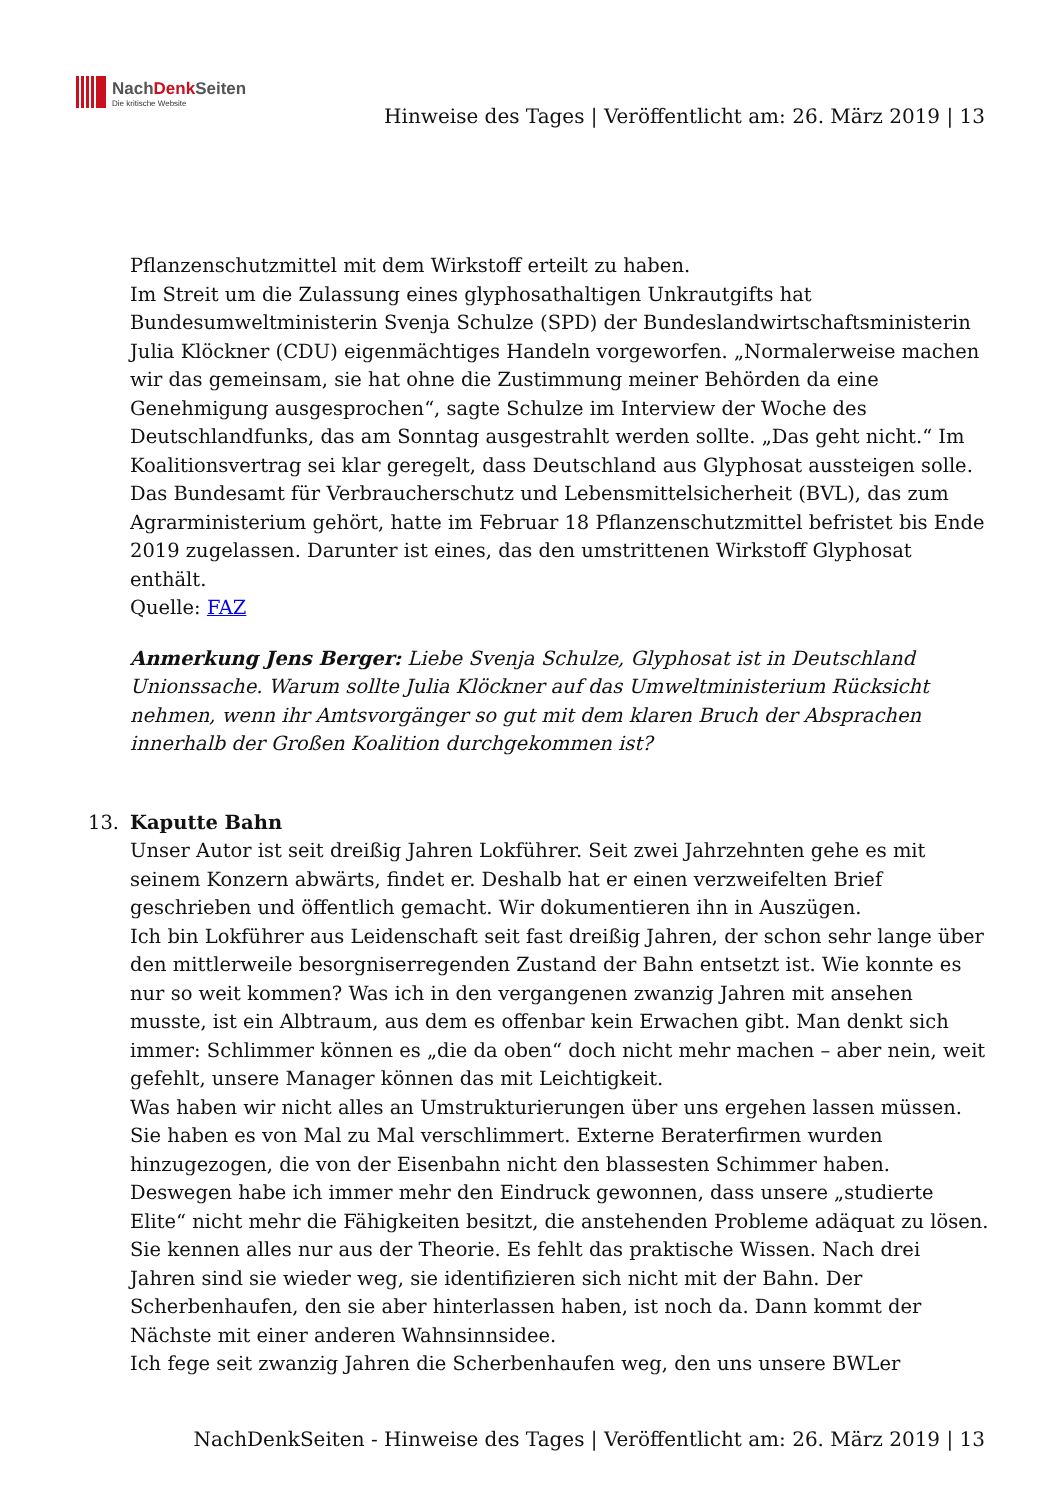NachDenk Seiten
Die kritische Website
Hinweise des Tages | Veröffentlicht am: 26. März 2019 | 13
Pflanzenschutzmittel mit dem Wirkstoff erteilt zu haben.
Im Streit um die Zulassung eines glyphosathaltigen Unkrautgifts hat Bundesumweltministerin Svenja Schulze (SPD) der Bundeslandwirtschaftsministerin Julia Klöckner (CDU) eigenmächtiges Handeln vorgeworfen. „Normalerweise machen wir das gemeinsam, sie hat ohne die Zustimmung meiner Behörden da eine Genehmigung ausgesprochen“, sagte Schulze im Interview der Woche des Deutschlandfunks, das am Sonntag ausgestrahlt werden sollte. „Das geht nicht.“ Im Koalitionsvertrag sei klar geregelt, dass Deutschland aus Glyphosat aussteigen solle. Das Bundesamt für Verbraucherschutz und Lebensmittelsicherheit (BVL), das zum Agrarministerium gehört, hatte im Februar 18 Pflanzenschutzmittel befristet bis Ende 2019 zugelassen. Darunter ist eines, das den umstrittenen Wirkstoff Glyphosat enthält.
Quelle: FAZ
Anmerkung Jens Berger: Liebe Svenja Schulze, Glyphosat ist in Deutschland Unionssache. Warum sollte Julia Klöckner auf das Umweltministerium Rücksicht nehmen, wenn ihr Amtsvorgänger so gut mit dem klaren Bruch der Absprachen innerhalb der Großen Koalition durchgekommen ist?
13.
Kaputte Bahn
Unser Autor ist seit dreißig Jahren Lokführer. Seit zwei Jahrzehnten gehe es mit seinem Konzern abwärts, findet er. Deshalb hat er einen verzweifelten Brief geschrieben und öffentlich gemacht. Wir dokumentieren ihn in Auszügen.
Ich bin Lokführer aus Leidenschaft seit fast dreißig Jahren, der schon sehr lange über den mittlerweile besorgniserregenden Zustand der Bahn entsetzt ist. Wie konnte es nur so weit kommen? Was ich in den vergangenen zwanzig Jahren mit ansehen musste, ist ein Albtraum, aus dem es offenbar kein Erwachen gibt. Man denkt sich immer: Schlimmer können es „die da oben“ doch nicht mehr machen – aber nein, weit gefehlt, unsere Manager können das mit Leichtigkeit.
Was haben wir nicht alles an Umstrukturierungen über uns ergehen lassen müssen. Sie haben es von Mal zu Mal verschlimmert. Externe Beraterfirmen wurden hinzugezogen, die von der Eisenbahn nicht den blassesten Schimmer haben. Deswegen habe ich immer mehr den Eindruck gewonnen, dass unsere „studierte Elite“ nicht mehr die Fähigkeiten besitzt, die anstehenden Probleme adäquat zu lösen. Sie kennen alles nur aus der Theorie. Es fehlt das praktische Wissen. Nach drei Jahren sind sie wieder weg, sie identifizieren sich nicht mit der Bahn. Der Scherbenhaufen, den sie aber hinterlassen haben, ist noch da. Dann kommt der Nächste mit einer anderen Wahnsinnsidee.
Ich fege seit zwanzig Jahren die Scherbenhaufen weg, den uns unsere BWLer
NachDenkSeiten - Hinweise des Tages | Veröffentlicht am: 26. März 2019 | 13